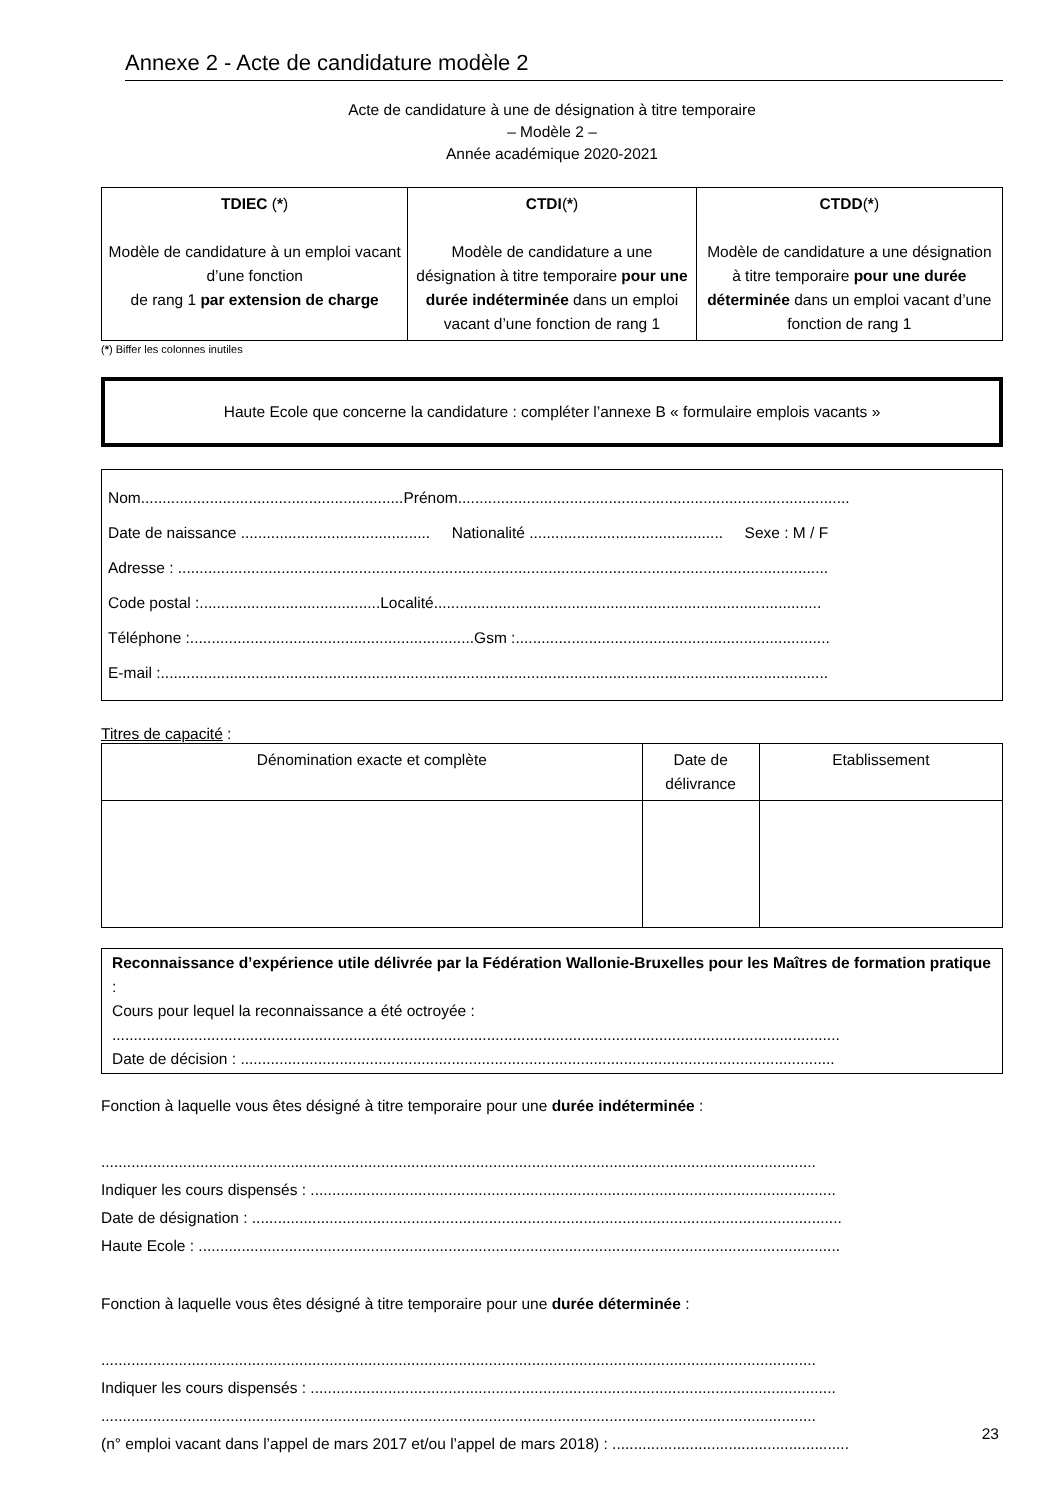Annexe 2 - Acte de candidature modèle 2
Acte de candidature à une de désignation à titre temporaire
– Modèle 2 –
Année académique 2020-2021
| TDIEC ( * ) Modèle de candidature à un emploi vacant d’une fonction de rang 1 par extension de charge | CTDI ( * ) Modèle de candidature a une désignation à titre temporaire pour une durée indéterminée dans un emploi vacant d’une fonction de rang 1 | CTDD ( * ) Modèle de candidature a une désignation à titre temporaire pour une durée déterminée dans un emploi vacant d’une fonction de rang 1 |
(*) Biffer les colonnes inutiles
Haute Ecole que concerne la candidature : compléter l’annexe B « formulaire emplois vacants »
Nom.............................................................Prénom...........................................................................................
Date de naissance ............................................ Nationalité ............................................. Sexe : M / F
Adresse : .......................................................................................................................................................
Code postal :..........................................Localité..........................................................................................
Téléphone :..................................................................Gsm :.........................................................................
E-mail :...........................................................................................................................................................
Titres de capacité :
| Dénomination exacte et complète | Date de délivrance | Etablissement |
| --- | --- | --- |
Reconnaissance d’expérience utile délivrée par la Fédération Wallonie-Bruxelles pour les Maîtres de formation pratique :
Cours pour lequel la reconnaissance a été octroyée :
.........................................................................................................................................................................
Date de décision : ..........................................................................................................................................
Fonction à laquelle vous êtes désigné à titre temporaire pour une durée indéterminée :
......................................................................................................................................................................
Indiquer les cours dispensés : ..........................................................................................................................
Date de désignation : .........................................................................................................................................
Haute Ecole : .....................................................................................................................................................
Fonction à laquelle vous êtes désigné à titre temporaire pour une durée déterminée :
......................................................................................................................................................................
Indiquer les cours dispensés : ..........................................................................................................................
......................................................................................................................................................................
(n° emploi vacant dans l’appel de mars 2017 et/ou l’appel de mars 2018) : .......................................................
23